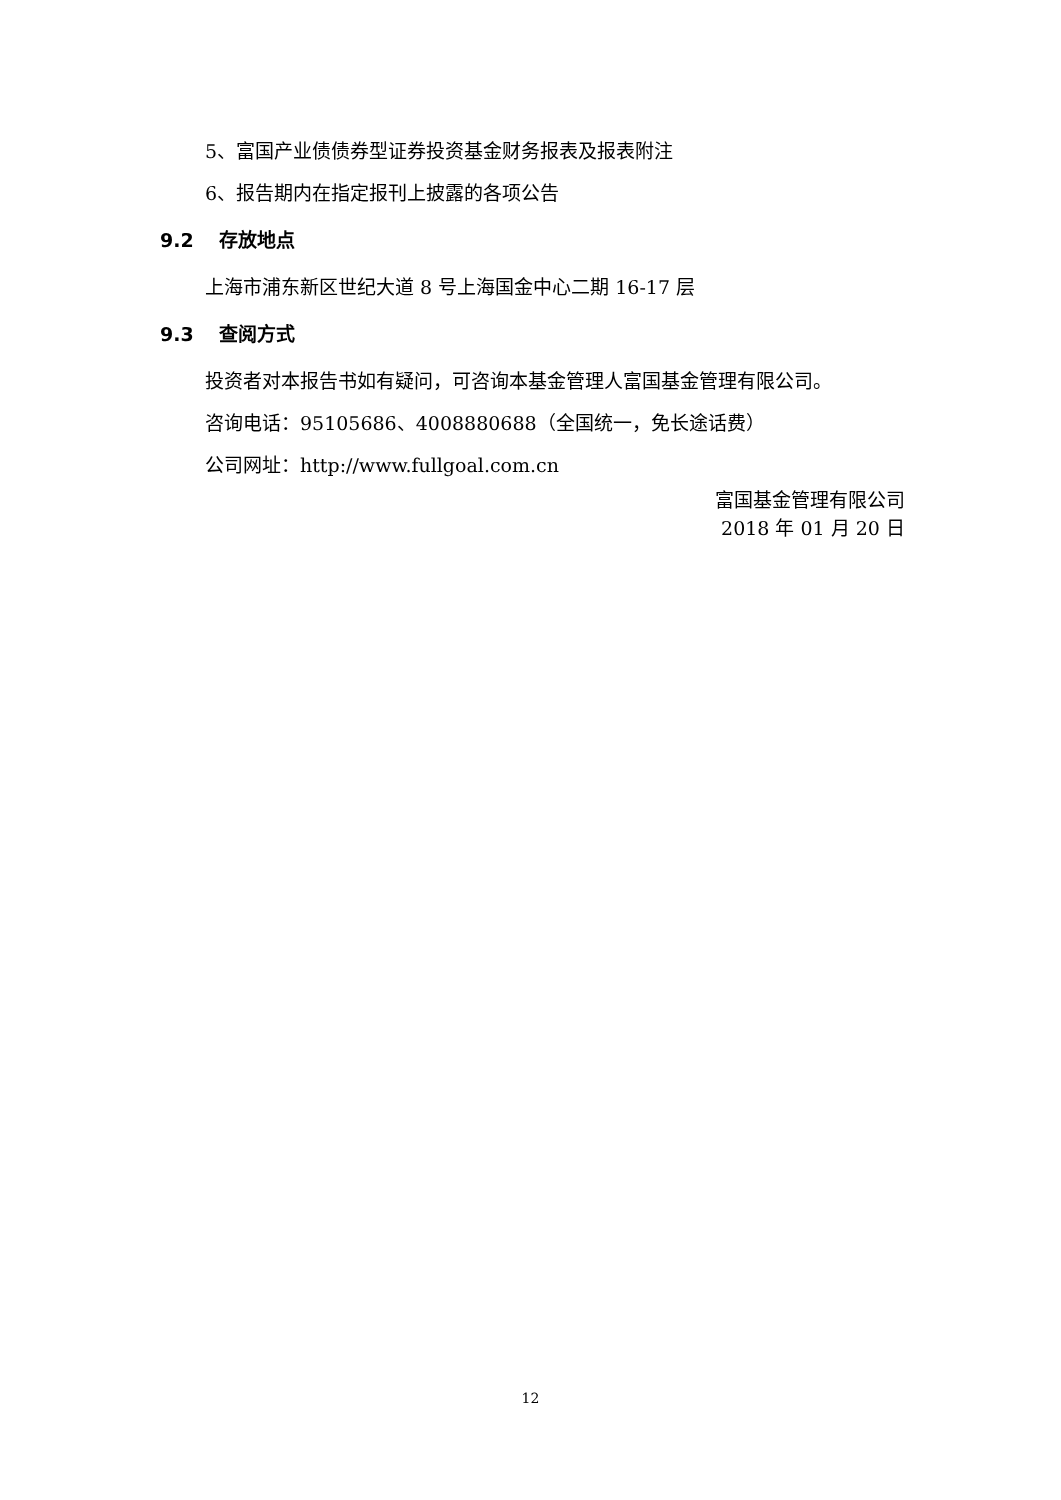5、富国产业债债券型证券投资基金财务报表及报表附注
6、报告期内在指定报刊上披露的各项公告
9.2 存放地点
上海市浦东新区世纪大道 8 号上海国金中心二期 16-17 层
9.3 查阅方式
投资者对本报告书如有疑问，可咨询本基金管理人富国基金管理有限公司。
咨询电话：95105686、4008880688（全国统一，免长途话费）
公司网址：http://www.fullgoal.com.cn
富国基金管理有限公司
2018 年 01 月 20 日
12